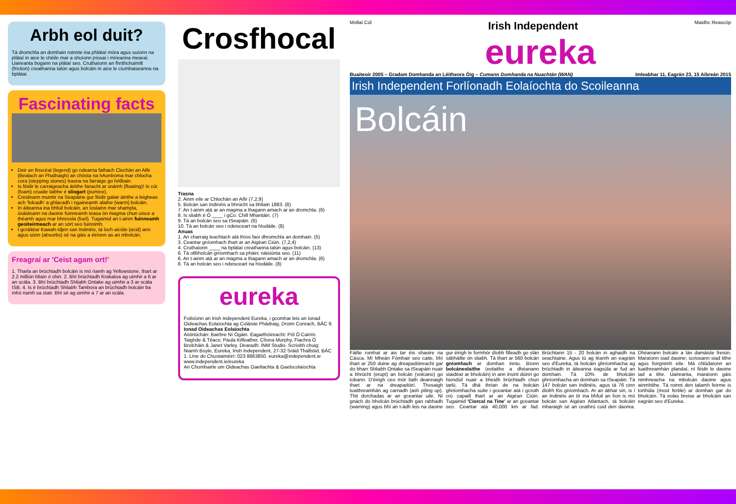Arbh eol duit?
Tá dromchla an domhain roinnte ina phlátaí móra agus suíonn na plátaí in aice le chéile mar a shuíonn píosaí i míreanna mearaí. Uaireanta bogann na plátaí seo. Cruthaíonn an fhrithchuimilt (friction) creathanna talún agus bolcáin in aice le ciumhaiseanna na bplátaí.
Fascinating facts
Deir an finscéal (legend) go ndearna fathach Clochán an Aifir (Bealach an Fhathaigh) an chósta na hAontroma mar chlocha cora (stepping stones) trasna na farraige go hAlbain.
Is féidir le carraigeacha áirithe fanacht ar snámh (floating)! Is cúr (foam) cruaite laibhe é slíogart (pumice).
Creideann muintir na Seapáine gur féidir galair áirithe a leigheas ach 'folcadh' a ghlacadh i ngaineamh alathe (warm) bolcáin.
In áiteanna ina bhfuil bolcáin, an Íoslainn mar shampla, úsáideann na daoine fuinneamh teasa ón magma chun uisce a théamh agus mar bhreosla (fuel). Tugaimid an t-ainm fuinneamh geoiteirmeach ar an sórt seo fuinnimh.
I gcráitéar Kawah-Idjen san Indinéis, tá loch aicíde (acid) ann agus súnn (absorbs) sé na gáis a éiríonn as an mbolcán.
Freagraí ar 'Ceist agam ort!'
1. Tharla an brúchtadh bolcáin is mó riamh ag Yellowstone, thart ar 2.2 milliún bliain ó shin. 2. Bhí brúchtadh Krakatoa ag uimhir a 6 ar an scála. 3. Bhí brúchtadh Shliabh Ontake ag uimhir a 3 ar scála ISB. 4. Is é brúchtadh Shliabh Tambora an brúchtadh bolcáin ba mhó riamh sa stair. Bhí sé ag uimhir a 7 ar an scála.
Crosfhocal
Trasna
2. Ainm eile ar Chlochán an Aifir (7,2,9)
5. Bolcán san Indinéis a bhrúcht sa bhliain 1883. (8)
7. An t-ainm atá ar an magma a thagann amach ar an dromchla. (6)
8. Is sliabh é Ó ____ i gCo. Chill Mhantáin. (7)
9. Tá an bolcán seo sa tSeapáin. (6)
10. Tá an bolcán seo i ndeisceart na hIodáile. (8)
Anuas
1. An charraig leachtach atá thíos faoi dhromchla an domhain. (5)
3. Ceantar gníomhach thart ar an Aigéan Ciúin. (7,2,4)
4. Cruthaíonn ____ na bplátaí creathanna talún agus bolcáin. (13)
6. Tá ollbholcán gníomhach sa pháirc náisiúnta seo. (11)
6. An t-ainm atá ar an magma a thagann amach ar an dromchla. (6)
8. Tá an bolcán seo i ndeisceart na hIodáile. (8)
eureka
Foilsíonn an Irish Independent Eureka, i gcomhar leis an Ionad Oideachas Eolaíochta ag Coláiste Phádraig, Droim Conrach, BÁC 9.
Ionad Oideachas Eolaíochta
Aistriúchán: Bairbre Ní Ógáin. Eagarthóireacht: Pól Ó Cainín. Taighde & Téacs: Paula Kilfeather, Clíona Murphy, Fiachra Ó Brolcháin & Janet Varley. Dearadh: INM Studio. Scríobh chuig: Niamh Boyle, Eureka, Irish Independent, 27-32 Sráid Thalbóid, BÁC 1. Líne do Chustaiméirí: 023 8863850. eureka@independent.ie www.independent.ie/eureka
An Chomhairle um Oideachas Gaeltachta & Gaelscolaíochta
Mollaí Cúl Irish Independent Maidhc Reascóp
eureka
Buaiteoir 2005 – Gradam Domhanda an Léitheora Óig – Cumann Domhanda na Nuachtán (WAN) Imleabhar 11, Eagrán 23, 15 Aibreán 2015
Irish Independent Forlíonadh Eolaíochta do Scoileanna
Bolcáin
Fáilte romhat ar ais tar éis shaoire na Cásca. Mí Mheán Fómhair seo caite, bhí thart ar 250 duine ag dreapadóireacht gar do bharr Shliabh Ontake sa tSeapáin nuair a bhrúcht (erupt) an bolcán (volcano) go tobann. D'éirigh ceo mór liath deannaigh thart ar na dreapadóirí. Thosaigh luaithreamhán ag carnadh (ash piling up). Thit dorchadas ar an gceantar uile. Ní gnách do bholcán brúchtadh gan rabhadh (warning) agus bhí an t-ádh leis na daoine gur éirigh le formhór díobh filleadh go slán sábháilte ón sliabh. Tá thart ar 560 bolcán gníomhach ar domhan inniu. Bíonn bolcáneolaithe (eolaithe a dhéanann staidéar ar bholcáin) in ann insint dúinn go hiondúil nuair a bheidh brúchtadh chun tarlú. Tá dhá thrian de na bolcáin ghníomhacha suite i gceantar atá i gcruth crú capaill thart ar an Aigéan Ciúin. Tugaimid 'Ciorcal na Tine' ar an gceantar seo. Ceantar atá 40,000 km ar fad. Brúchtann 15 - 20 bolcán in aghaidh na seachtaine. Agus tú ag léamh an eagráin seo d'Eureka, tá bolcáin ghníomhacha ag brúchtadh in áiteanna éagsúla ar fud an domhain. Tá 10% de bholcáin ghníomhacha an domhain sa tSeapáin. Tá 147 bolcán san Indinéis, agus tá 76 cinn díobh fós gníomhach. Ar an ábhar sin, is í an Indinéis an tír ina bhfuil an líon is mó bolcán san Aigéan Atlantach, tá bolcáin mharaigh sé an ceathrú cuid den daonra. Dhéanann bolcáin a lán damáiste freisin. Maraíonn siad daoine; scriosann siad tithe agus foirgnimh eile. Má chlúdaíonn an luaithreamhán plandaí, ní féidir le daoine iad a ithe. Uaireanta, maraíonn gáis nimhneacha na mbolcán daoine agus ainmhithe. Tá roinnt den talamh feirme is torthúla (most fertile) ar domhan gar do bholcáin. Tá eolas breise ar bholcáin san eagrán seo d'Eureka.